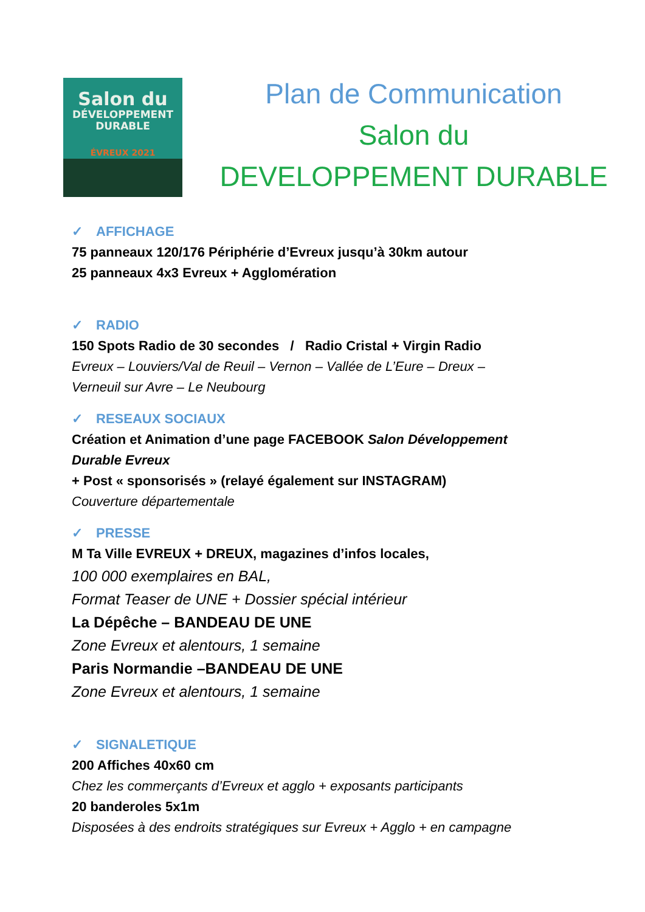Salon du
DÉVELOPPEMENT
DURABLE
ÉVREUX 2021
Plan de Communication
Salon du
DEVELOPPEMENT DURABLE
✓ AFFICHAGE
75 panneaux 120/176 Périphérie d’Evreux jusqu’à 30km autour
25 panneaux 4x3 Evreux + Agglomération
✓ RADIO
150 Spots Radio de 30 secondes / Radio Cristal + Virgin Radio
Evreux – Louviers/Val de Reuil – Vernon – Vallée de L’Eure – Dreux –
Verneuil sur Avre – Le Neubourg
✓ RESEAUX SOCIAUX
Création et Animation d’une page FACEBOOK Salon Développement
Durable Evreux
+ Post « sponsorisés » (relayé également sur INSTAGRAM)
Couverture départementale
✓ PRESSE
M Ta Ville EVREUX + DREUX, magazines d’infos locales,
100 000 exemplaires en BAL,
Format Teaser de UNE + Dossier spécial intérieur
La Dépêche – BANDEAU DE UNE
Zone Evreux et alentours, 1 semaine
Paris Normandie –BANDEAU DE UNE
Zone Evreux et alentours, 1 semaine
✓ SIGNALETIQUE
200 Affiches 40x60 cm
Chez les commerçants d’Evreux et agglo + exposants participants
20 banderoles 5x1m
Disposées à des endroits stratégiques sur Evreux + Agglo + en campagne